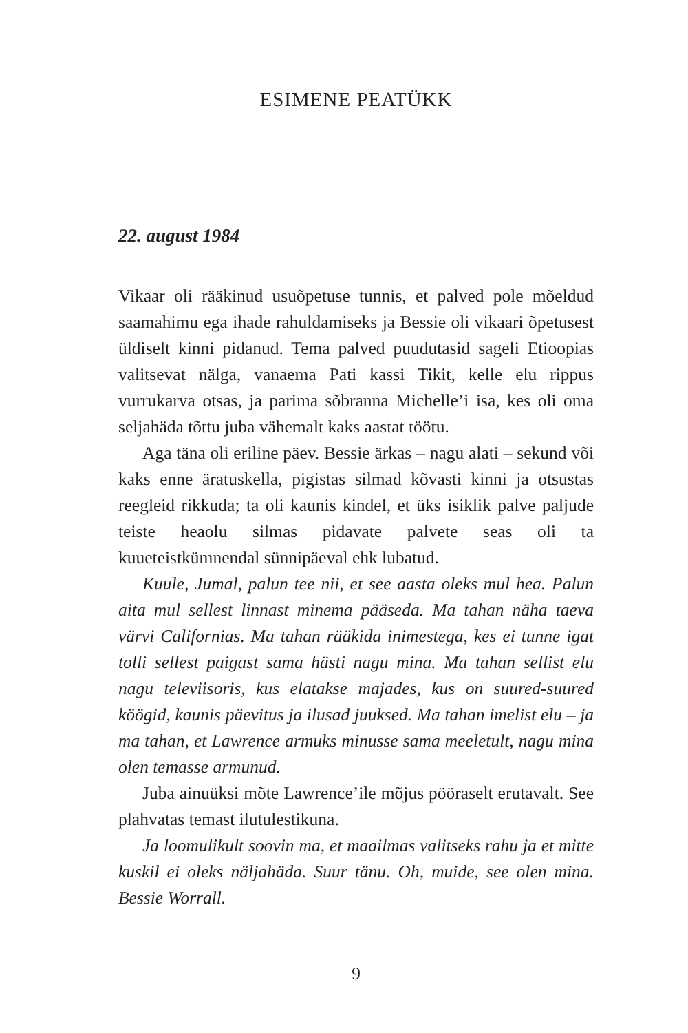ESIMENE PEATÜKK
22. august 1984
Vikaar oli rääkinud usuõpetuse tunnis, et palved pole mõeldud saamahimu ega ihade rahuldamiseks ja Bessie oli vikaari õpetusest üldiselt kinni pidanud. Tema palved puudutasid sageli Etioopias valitsevat nälga, vanaema Pati kassi Tikit, kelle elu rippus vurrukarva otsas, ja parima sõbranna Michelle’i isa, kes oli oma seljahäda tõttu juba vähemalt kaks aastat töötu.
Aga täna oli eriline päev. Bessie ärkas – nagu alati – sekund või kaks enne äratuskella, pigistas silmad kõvasti kinni ja otsustas reegleid rikkuda; ta oli kaunis kindel, et üks isiklik palve paljude teiste heaolu silmas pidavate palvete seas oli ta kuueteistkümnendal sünnipäeval ehk lubatud.
Kuule, Jumal, palun tee nii, et see aasta oleks mul hea. Palun aita mul sellest linnast minema pääseda. Ma tahan näha taeva värvi Californias. Ma tahan rääkida inimestega, kes ei tunne igat tolli sellest paigast sama hästi nagu mina. Ma tahan sellist elu nagu televiisoris, kus elatakse majades, kus on suured-suured köögid, kaunis päevitus ja ilusad juuksed. Ma tahan imelist elu – ja ma tahan, et Lawrence armuks minusse sama meeletult, nagu mina olen temasse armunud.
Juba ainuüksi mõte Lawrence’ile mõjus pööraselt erutavalt. See plahvatas temast ilutulestikuna.
Ja loomulikult soovin ma, et maailmas valitseks rahu ja et mitte kuskil ei oleks näljahäda. Suur tänu. Oh, muide, see olen mina. Bessie Worrall.
9